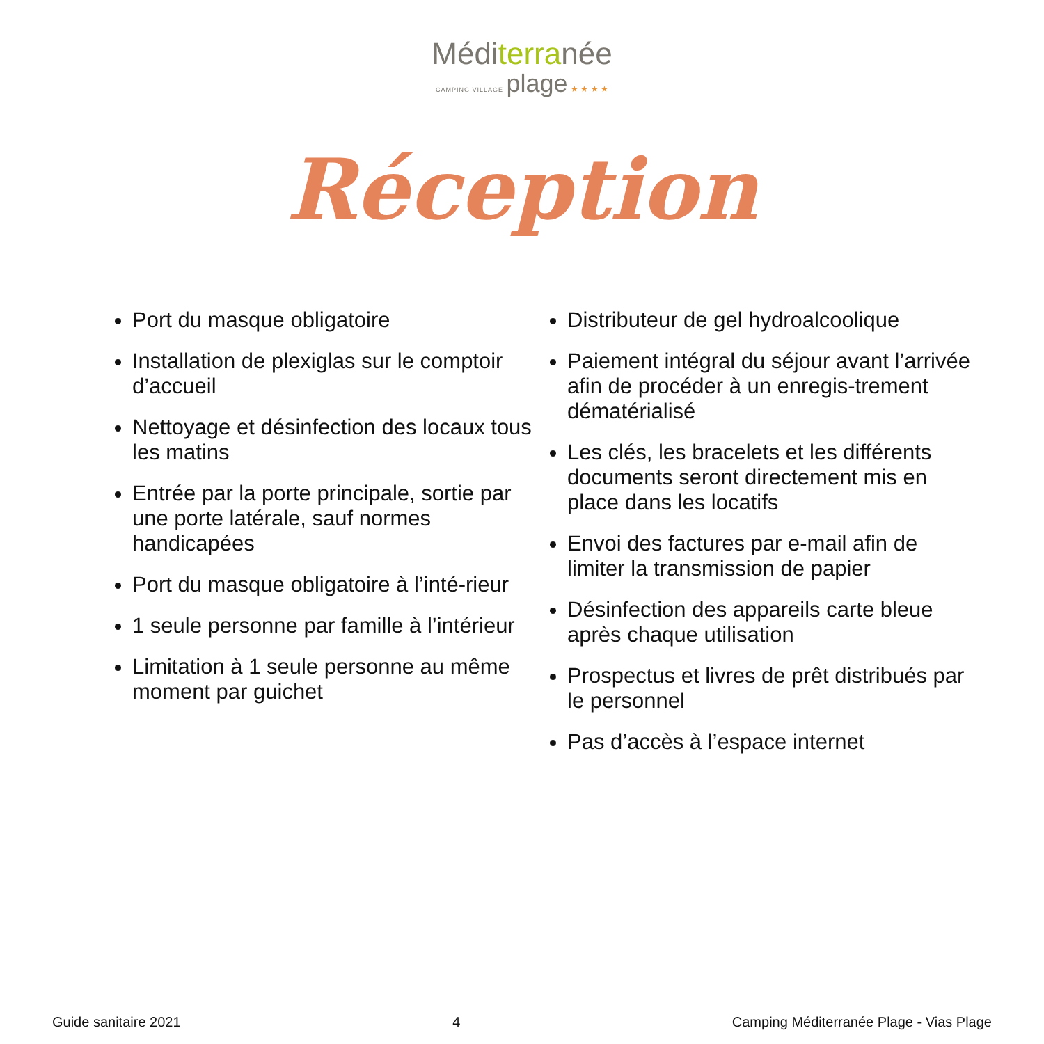Méditerranée
CAMPING VILLAGE plage ★ ★ ★ ★
Réception
Port du masque obligatoire
Installation de plexiglas sur le comptoir d’accueil
Nettoyage et désinfection des locaux tous les matins
Entrée par la porte principale, sortie par une porte latérale, sauf normes handicapées
Port du masque obligatoire à l’inté-rieur
1 seule personne par famille à l’intérieur
Limitation à 1 seule personne au même moment par guichet
Distributeur de gel hydroalcoolique
Paiement intégral du séjour avant l’arrivée afin de procéder à un enregis-trement dématérialisé
Les clés, les bracelets et les différents documents seront directement mis en place dans les locatifs
Envoi des factures par e-mail afin de limiter la transmission de papier
Désinfection des appareils carte bleue après chaque utilisation
Prospectus et livres de prêt distribués par le personnel
Pas d’accès à l’espace internet
Guide sanitaire 2021 4 Camping Méditerranée Plage - Vias Plage